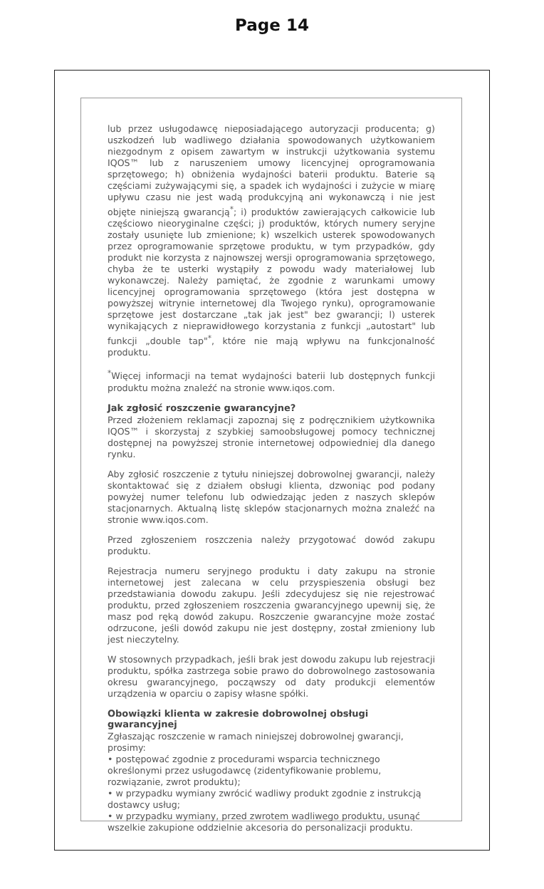Page 14
lub przez usługodawcę nieposiadającego autoryzacji producenta; g) uszkodzeń lub wadliwego działania spowodowanych użytkowaniem niezgodnym z opisem zawartym w instrukcji użytkowania systemu IQOS™ lub z naruszeniem umowy licencyjnej oprogramowania sprzętowego; h) obniżenia wydajności baterii produktu. Baterie są częściami zużywającymi się, a spadek ich wydajności i zużycie w miarę upływu czasu nie jest wadą produkcyjną ani wykonawczą i nie jest objęte niniejszą gwarancją<sup>*</sup>; i) produktów zawierających całkowicie lub częściowo nieoryginalne części; j) produktów, których numery seryjne zostały usunięte lub zmienione; k) wszelkich usterek spowodowanych przez oprogramowanie sprzętowe produktu, w tym przypadków, gdy produkt nie korzysta z najnowszej wersji oprogramowania sprzętowego, chyba że te usterki wystąpiły z powodu wady materiałowej lub wykonawczej. Należy pamiętać, że zgodnie z warunkami umowy licencyjnej oprogramowania sprzętowego (która jest dostępna w powyższej witrynie internetowej dla Twojego rynku), oprogramowanie sprzętowe jest dostarczane „tak jak jest" bez gwarancji; l) usterek wynikających z nieprawidłowego korzystania z funkcji „autostart" lub funkcji „double tap"<sup>*</sup>, które nie mają wpływu na funkcjonalność produktu.
<sup>*</sup> Więcej informacji na temat wydajności baterii lub dostępnych funkcji produktu można znaleźć na stronie www.iqos.com.
Jak zgłosić roszczenie gwarancyjne?
Przed złożeniem reklamacji zapoznaj się z podręcznikiem użytkownika IQOS™ i skorzystaj z szybkiej samoobsługowej pomocy technicznej dostępnej na powyższej stronie internetowej odpowiedniej dla danego rynku.
Aby zgłosić roszczenie z tytułu niniejszej dobrowolnej gwarancji, należy skontaktować się z działem obsługi klienta, dzwoniąc pod podany powyżej numer telefonu lub odwiedzając jeden z naszych sklepów stacjonarnych. Aktualną listę sklepów stacjonarnych można znaleźć na stronie www.iqos.com.
Przed zgłoszeniem roszczenia należy przygotować dowód zakupu produktu.
Rejestracja numeru seryjnego produktu i daty zakupu na stronie internetowej jest zalecana w celu przyspieszenia obsługi bez przedstawiania dowodu zakupu. Jeśli zdecydujesz się nie rejestrować produktu, przed zgłoszeniem roszczenia gwarancyjnego upewnij się, że masz pod ręką dowód zakupu. Roszczenie gwarancyjne może zostać odrzucone, jeśli dowód zakupu nie jest dostępny, został zmieniony lub jest nieczytelny.
W stosownych przypadkach, jeśli brak jest dowodu zakupu lub rejestracji produktu, spółka zastrzega sobie prawo do dobrowolnego zastosowania okresu gwarancyjnego, począwszy od daty produkcji elementów urządzenia w oparciu o zapisy własne spółki.
Obowiązki klienta w zakresie dobrowolnej obsługi gwarancyjnej
Zgłaszając roszczenie w ramach niniejszej dobrowolnej gwarancji, prosimy:
• postępować zgodnie z procedurami wsparcia technicznego określonymi przez usługodawcę (zidentyfikowanie problemu, rozwiązanie, zwrot produktu);
• w przypadku wymiany zwrócić wadliwy produkt zgodnie z instrukcją dostawcy usług;
• w przypadku wymiany, przed zwrotem wadliwego produktu, usunąć wszelkie zakupione oddzielnie akcesoria do personalizacji produktu.